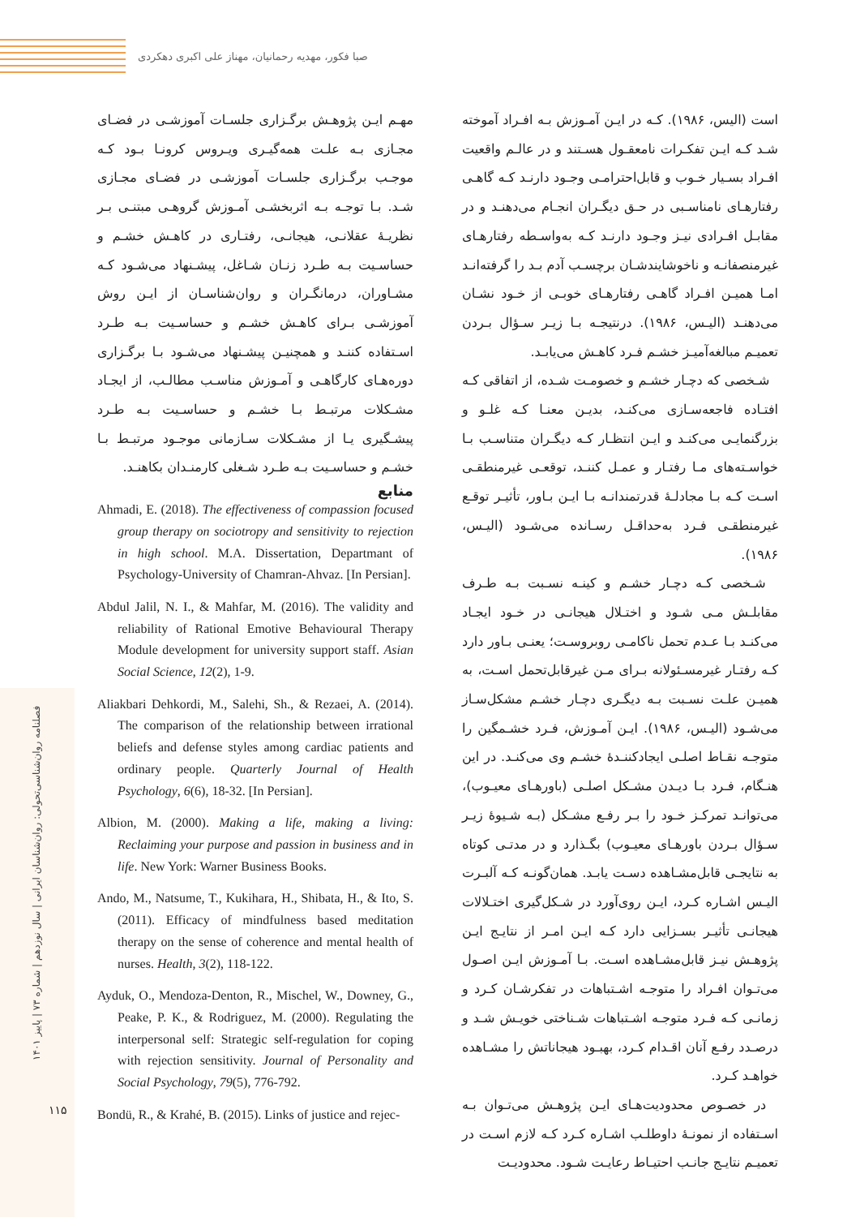صبا فکور، مهدیه رحمانیان، مهناز علی اکبری دهکردی
فصلنامه روان‌شناسی‌تحولی: روان‌شناسان ایرانی | سال نوزدهم | شماره ۷۳ | پاییز ۱۴۰۱
۱۱۵
است (الیس، ۱۹۸۶). کـه در ایـن آمـوزش بـه افـراد آموخته شـد کـه ایـن تفکـرات نامعقـول هسـتند و در عالـم واقعیت افـراد بسـیار خـوب و قابل‌احترامـی وجـود دارنـد کـه گاهـی رفتارهـای نامناسـبی در حـق دیگـران انجـام می‌دهنـد و در مقابـل افـرادی نیـز وجـود دارنـد کـه به‌واسـطه رفتارهـای غیرمنصفانـه و ناخوشایندشـان برچسـب آدم بـد را گرفته‌انـد امـا همیـن افـراد گاهـی رفتارهـای خوبـی از خـود نشـان می‌دهنـد (الیـس، ۱۹۸۶). درنتیجـه بـا زیـر سـؤال بـردن تعمیـم مبالغه‌آمیـز خشـم فـرد کاهـش می‌یابـد.
شـخصی که دچـار خشـم و خصومـت شـده، از اتفاقی کـه افتـاده فاجعه‌سـازی می‌کنـد، بدیـن معنـا کـه غلـو و بزرگنمایـی می‌کنـد و ایـن انتظـار کـه دیگـران متناسـب بـا خواسـته‌های مـا رفتـار و عمـل کننـد، توقعـی غیرمنطقـی اسـت کـه بـا مجادلـۀ قدرتمندانـه بـا ایـن بـاور، تأثیـر توقـع غیرمنطقـی فـرد به‌حداقـل رسـانده می‌شـود (الیـس، ۱۹۸۶).
شـخصی کـه دچـار خشـم و کینـه نسـبت بـه طـرف مقابلـش مـی شـود و اختـلال هیجانـی در خـود ایجـاد می‌کنـد بـا عـدم تحمل ناکامـی روبروسـت؛ یعنـی بـاور دارد کـه رفتـار غیرمسـئولانه بـرای مـن غیرقابل‌تحمل اسـت، به همیـن علـت نسـبت بـه دیگـری دچـار خشـم مشکل‌سـاز می‌شـود (الیـس، ۱۹۸۶). ایـن آمـوزش، فـرد خشـمگین را متوجـه نقـاط اصلـی ایجادکننـدۀ خشـم وی می‌کنـد. در این هنـگام، فـرد بـا دیـدن مشـکل اصلـی (باورهـای معیـوب)، می‌توانـد تمرکـز خـود را بـر رفـع مشـکل (بـه شـیوۀ زیـر سـؤال بـردن باورهـای معیـوب) بگـذارد و در مدتـی کوتاه به نتایجـی قابل‌مشـاهده دسـت یابـد. همان‌گونـه کـه آلبـرت الیـس اشـاره کـرد، ایـن روی‌آورد در شـکل‌گیری اختـلالات هیجانـی تأثیـر بسـزایی دارد کـه ایـن امـر از نتایـج ایـن پژوهـش نیـز قابل‌مشـاهده اسـت. بـا آمـوزش ایـن اصـول می‌تـوان افـراد را متوجـه اشـتباهات در تفکرشـان کـرد و زمانـی کـه فـرد متوجـه اشـتباهات شـناختی خویـش شـد و درصـدد رفـع آنان اقـدام کـرد، بهبـود هیجاناتش را مشـاهده خواهـد کـرد.
در خصـوص محدودیت‌هـای ایـن پژوهـش می‌تـوان بـه اسـتفاده از نمونـۀ داوطلـب اشـاره کـرد کـه لازم اسـت در تعمیـم نتایـج جانـب احتیـاط رعایـت شـود. محدودیـت
مهـم ایـن پژوهـش برگـزاری جلسـات آموزشـی در فضـای مجـازی بـه علـت همه‌گیـری ویـروس کرونـا بـود کـه موجـب برگـزاری جلسـات آموزشـی در فضـای مجـازی شـد. بـا توجـه بـه اثربخشـی آمـوزش گروهـی مبتنـی بـر نظریـۀ عقلانـی، هیجانـی، رفتـاری در کاهـش خشـم و حساسـیت بـه طـرد زنـان شـاغل، پیشـنهاد می‌شـود کـه مشـاوران، درمانگـران و روان‌شناسـان از ایـن روش آموزشـی بـرای کاهـش خشـم و حساسـیت بـه طـرد اسـتفاده کننـد و همچنیـن پیشـنهاد می‌شـود بـا برگـزاری دوره‌هـای کارگاهـی و آمـوزش مناسـب مطالـب، از ایجـاد مشـکلات مرتبـط بـا خشـم و حساسـیت بـه طـرد پیشـگیری یـا از مشـکلات سـازمانی موجـود مرتبـط بـا خشـم و حساسـیت بـه طـرد شـغلی کارمنـدان بکاهنـد.
منابع
Ahmadi, E. (2018). The effectiveness of compassion focused group therapy on sociotropy and sensitivity to rejection in high school. M.A. Dissertation, Departmant of Psychology-University of Chamran-Ahvaz. [In Persian].
Abdul Jalil, N. I., & Mahfar, M. (2016). The validity and reliability of Rational Emotive Behavioural Therapy Module development for university support staff. Asian Social Science, 12(2), 1-9.
Aliakbari Dehkordi, M., Salehi, Sh., & Rezaei, A. (2014). The comparison of the relationship between irrational beliefs and defense styles among cardiac patients and ordinary people. Quarterly Journal of Health Psychology, 6(6), 18-32. [In Persian].
Albion, M. (2000). Making a life, making a living: Reclaiming your purpose and passion in business and in life. New York: Warner Business Books.
Ando, M., Natsume, T., Kukihara, H., Shibata, H., & Ito, S. (2011). Efficacy of mindfulness based meditation therapy on the sense of coherence and mental health of nurses. Health, 3(2), 118-122.
Ayduk, O., Mendoza-Denton, R., Mischel, W., Downey, G., Peake, P. K., & Rodriguez, M. (2000). Regulating the interpersonal self: Strategic self-regulation for coping with rejection sensitivity. Journal of Personality and Social Psychology, 79(5), 776-792.
Bondü, R., & Krahé, B. (2015). Links of justice and rejec-